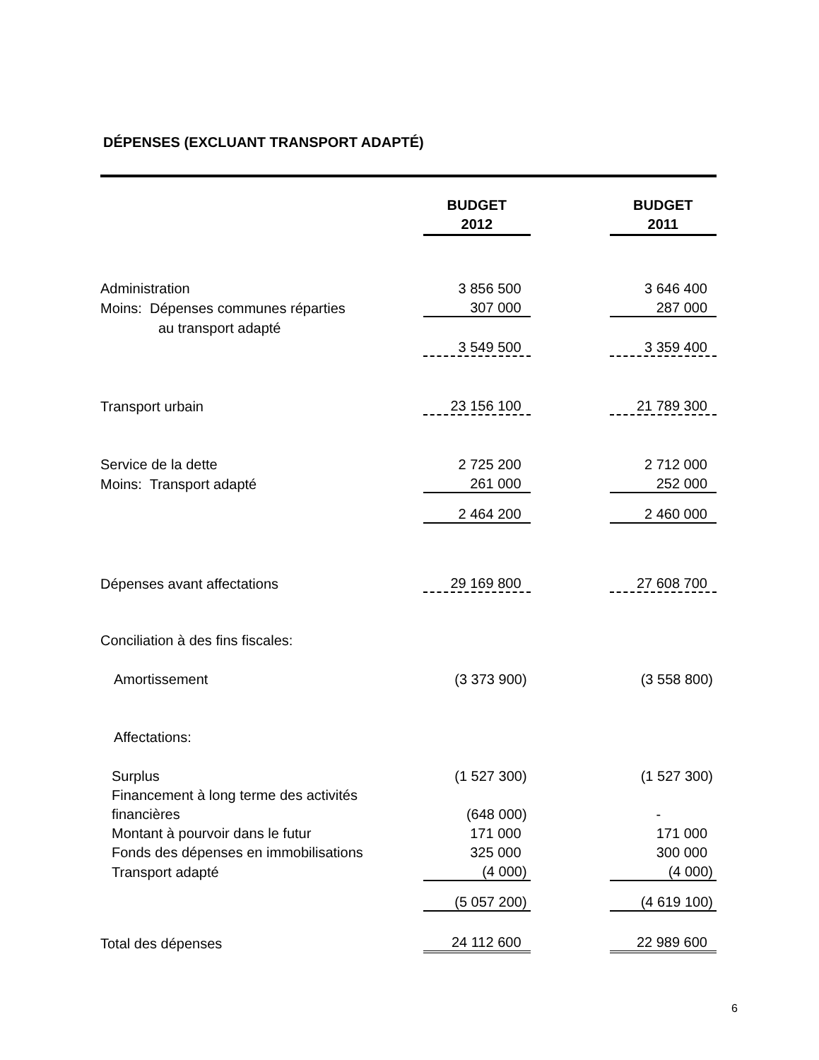DÉPENSES (EXCLUANT TRANSPORT ADAPTÉ)
| | BUDGET 2012 | | BUDGET 2011 |
| Administration | 3 856 500 | | 3 646 400 |
| Moins: Dépenses communes réparties | 307 000 | | 287 000 |
| au transport adapté | | | |
| | 3 549 500 | | 3 359 400 |
| Transport urbain | 23 156 100 | | 21 789 300 |
| Service de la dette | 2 725 200 | | 2 712 000 |
| Moins: Transport adapté | 261 000 | | 252 000 |
| | 2 464 200 | | 2 460 000 |
| Dépenses avant affectations | 29 169 800 | | 27 608 700 |
| Conciliation à des fins fiscales: | | | |
| Amortissement | (3 373 900) | | (3 558 800) |
| Affectations: | | | |
| Surplus | (1 527 300) | | (1 527 300) |
| Financement à long terme des activités | | | |
| financières | (648 000) | | - |
| Montant à pourvoir dans le futur | 171 000 | | 171 000 |
| Fonds des dépenses en immobilisations | 325 000 | | 300 000 |
| Transport adapté | (4 000) | | (4 000) |
| | (5 057 200) | | (4 619 100) |
| Total des dépenses | 24 112 600 | | 22 989 600 |
6